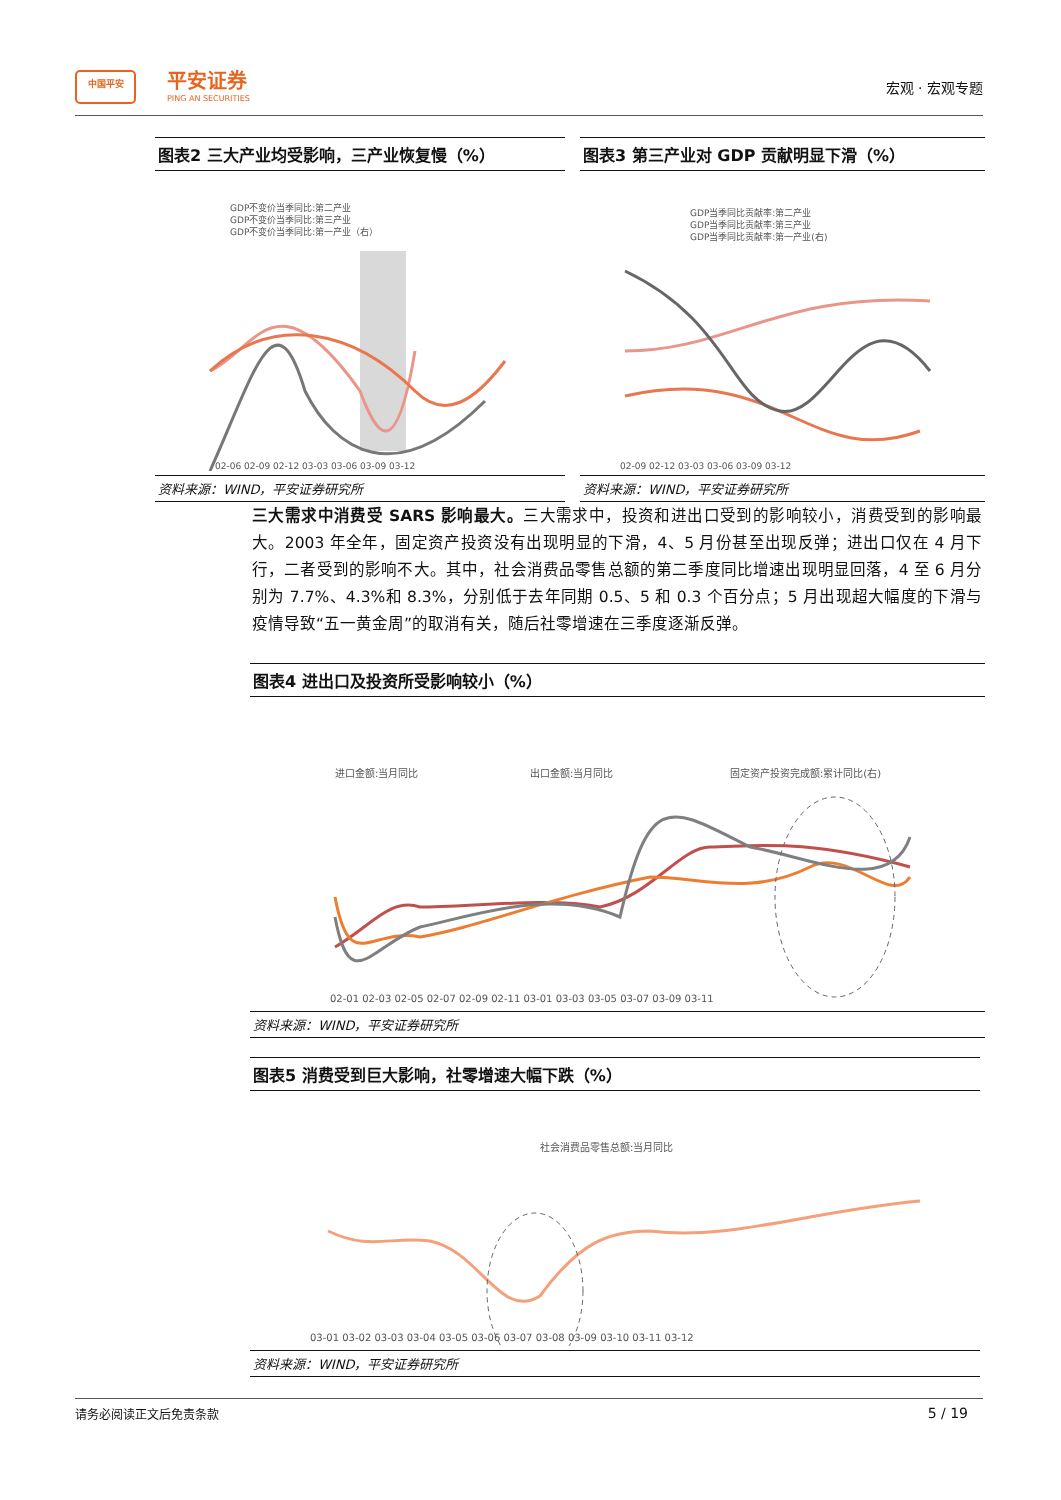中国平安 平安证券
PING AN SECURITIES
宏观 · 宏观专题
图表2 三大产业均受影响，三产业恢复慢（%）
GDP不变价当季同比:第二产业
GDP不变价当季同比:第三产业
GDP不变价当季同比:第一产业（右）
02-06 02-09 02-12 03-03 03-06 03-09 03-12
资料来源：WIND，平安证券研究所
图表3 第三产业对 GDP 贡献明显下滑（%）
GDP当季同比贡献率:第二产业
GDP当季同比贡献率:第三产业
GDP当季同比贡献率:第一产业(右)
02-09 02-12 03-03 03-06 03-09 03-12
资料来源：WIND，平安证券研究所
三大需求中消费受 SARS 影响最大。三大需求中，投资和进出口受到的影响较小，消费受到的影响最大。2003 年全年，固定资产投资没有出现明显的下滑，4、5 月份甚至出现反弹；进出口仅在 4 月下行，二者受到的影响不大。其中，社会消费品零售总额的第二季度同比增速出现明显回落，4 至 6 月分别为 7.7%、4.3%和 8.3%，分别低于去年同期 0.5、5 和 0.3 个百分点；5 月出现超大幅度的下滑与疫情导致“五一黄金周”的取消有关，随后社零增速在三季度逐渐反弹。
图表4 进出口及投资所受影响较小（%）
进口金额:当月同比
出口金额:当月同比
固定资产投资完成额:累计同比(右)
02-01 02-03 02-05 02-07 02-09 02-11 03-01 03-03 03-05 03-07 03-09 03-11
资料来源：WIND，平安证券研究所
图表5 消费受到巨大影响，社零增速大幅下跌（%）
社会消费品零售总额:当月同比
03-01 03-02 03-03 03-04 03-05 03-06 03-07 03-08 03-09 03-10 03-11 03-12
资料来源：WIND，平安证券研究所
请务必阅读正文后免责条款 5 / 19